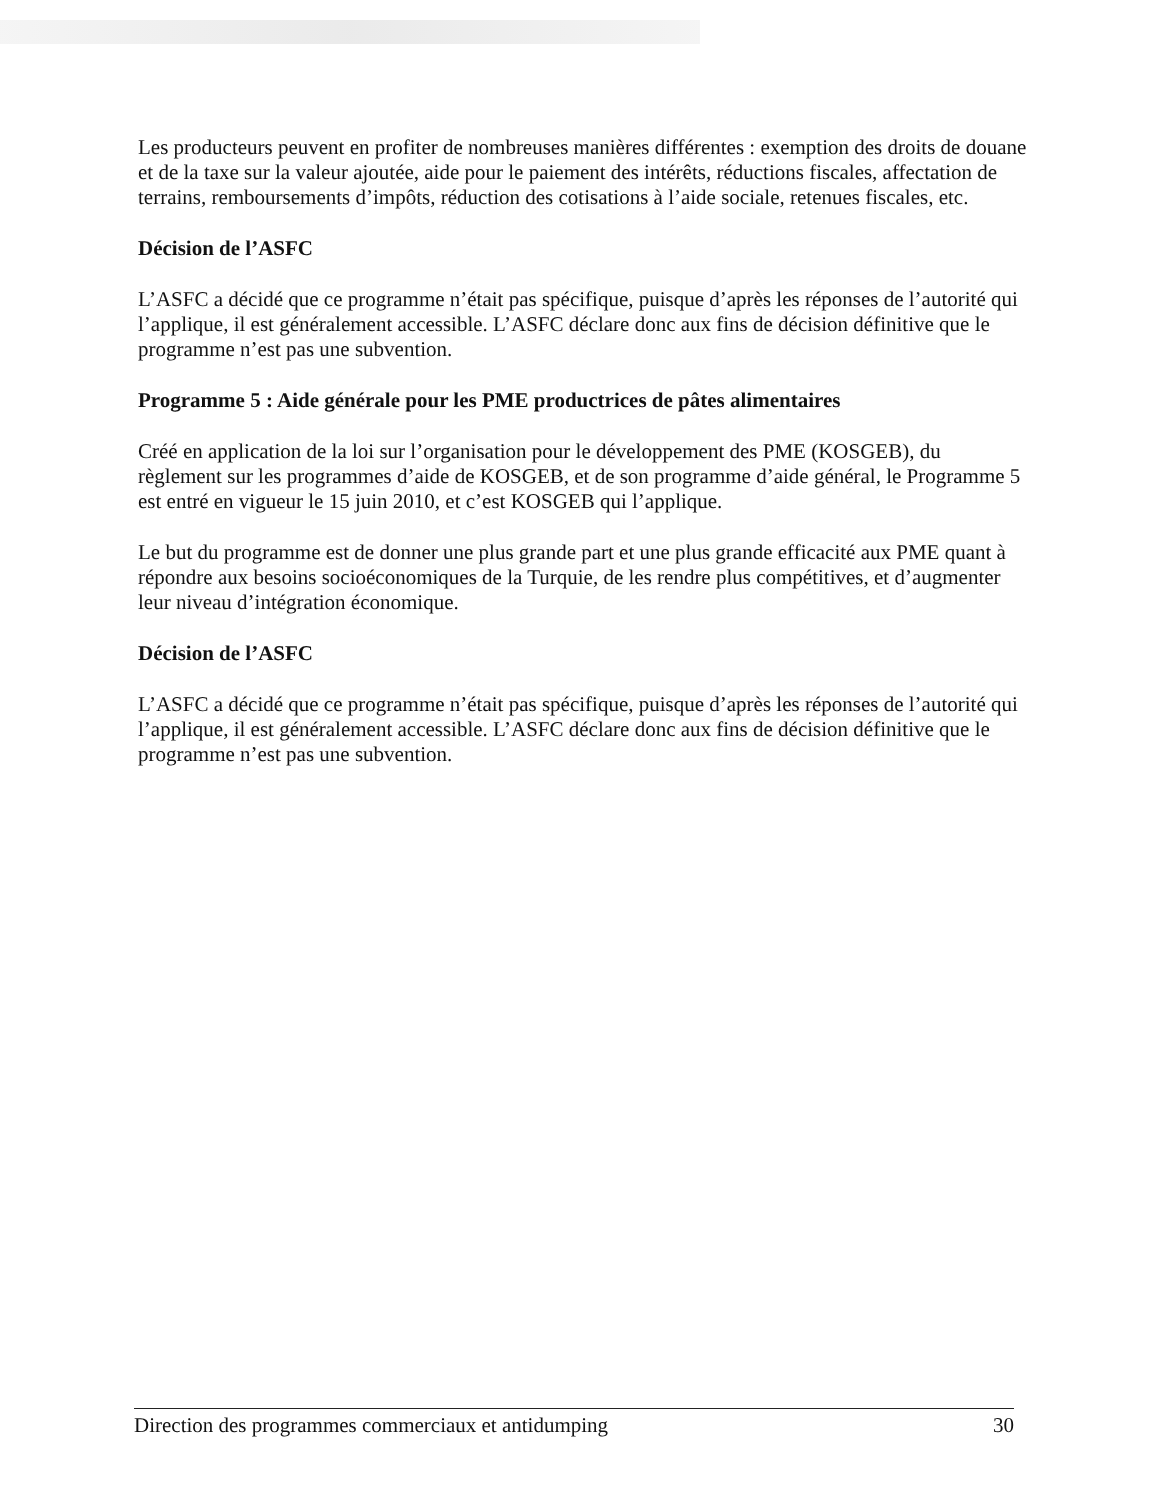Les producteurs peuvent en profiter de nombreuses manières différentes : exemption des droits de douane et de la taxe sur la valeur ajoutée, aide pour le paiement des intérêts, réductions fiscales, affectation de terrains, remboursements d’impôts, réduction des cotisations à l’aide sociale, retenues fiscales, etc.
Décision de l’ASFC
L’ASFC a décidé que ce programme n’était pas spécifique, puisque d’après les réponses de l’autorité qui l’applique, il est généralement accessible. L’ASFC déclare donc aux fins de décision définitive que le programme n’est pas une subvention.
Programme 5 : Aide générale pour les PME productrices de pâtes alimentaires
Créé en application de la loi sur l’organisation pour le développement des PME (KOSGEB), du règlement sur les programmes d’aide de KOSGEB, et de son programme d’aide général, le Programme 5 est entré en vigueur le 15 juin 2010, et c’est KOSGEB qui l’applique.
Le but du programme est de donner une plus grande part et une plus grande efficacité aux PME quant à répondre aux besoins socioéconomiques de la Turquie, de les rendre plus compétitives, et d’augmenter leur niveau d’intégration économique.
Décision de l’ASFC
L’ASFC a décidé que ce programme n’était pas spécifique, puisque d’après les réponses de l’autorité qui l’applique, il est généralement accessible. L’ASFC déclare donc aux fins de décision définitive que le programme n’est pas une subvention.
Direction des programmes commerciaux et antidumping 30